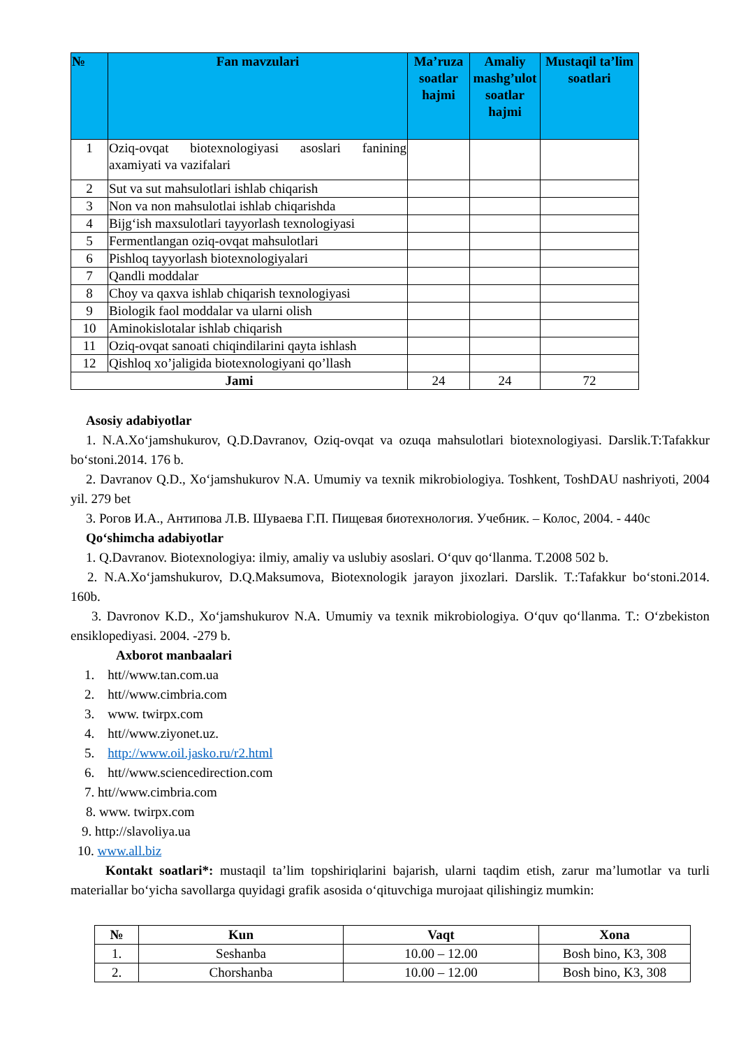| № | Fan mavzulari | Ma’ruza soatlar hajmi | Amaliy mashg’ulot soatlar hajmi | Mustaqil ta’lim soatlari |
| --- | --- | --- | --- | --- |
| 1 | Oziq-ovqat biotexnologiyasi asoslari fanining axamiyati va vazifalari | | | |
| 2 | Sut va sut mahsulotlari ishlab chiqarish | | | |
| 3 | Non va non mahsulotlai ishlab chiqarishda | | | |
| 4 | Bijg‘ish maxsulotlari tayyorlash texnologiyasi | | | |
| 5 | Fermentlangan oziq-ovqat mahsulotlari | | | |
| 6 | Pishloq tayyorlash biotexnologiyalari | | | |
| 7 | Qandli moddalar | | | |
| 8 | Choy va qaxva ishlab chiqarish texnologiyasi | | | |
| 9 | Biologik faol moddalar va ularni olish | | | |
| 10 | Aminokislotalar ishlab chiqarish | | | |
| 11 | Oziq-ovqat sanoati chiqindilarini qayta ishlash | | | |
| 12 | Qishloq xo’jaligida biotexnologiyani qo’llash | | | |
| Jami | | 24 | 24 | 72 |
Asosiy adabiyotlar
1. N.A.Xo‘jamshukurov, Q.D.Davranov, Oziq-ovqat va ozuqa mahsulotlari biotexnologiyasi. Darslik.T:Tafakkur bo‘stoni.2014. 176 b.
2. Davranov Q.D., Xo‘jamshukurov N.A. Umumiy va texnik mikrobiologiya. Toshkent, ToshDAU nashriyoti, 2004 yil. 279 bet
3. Рогов И.А., Антипова Л.В. Шуваева Г.П. Пищевая биотехнология. Учебник. – Колос, 2004. - 440с
Qo‘shimcha adabiyotlar
1. Q.Davranov. Biotexnologiya: ilmiy, amaliy va uslubiy asoslari. O‘quv qo‘llanma. T.2008 502 b.
2. N.A.Xo‘jamshukurov, D.Q.Maksumova, Biotexnologik jarayon jixozlari. Darslik. T.:Tafakkur bo‘stoni.2014. 160b.
3. Davronov K.D., Xo‘jamshukurov N.A. Umumiy va texnik mikrobiologiya. O‘quv qo‘llanma. T.: O‘zbekiston ensiklopediyasi. 2004. -279 b.
Axborot manbaalari
1. htt//www.tan.com.ua
2. htt//www.cimbria.com
3. www. twirpx.com
4. htt//www.ziyonet.uz.
5. http://www.oil.jasko.ru/r2.html
6. htt//www.sciencedirection.com
7. htt//www.cimbria.com
8. www. twirpx.com
9. http://slavoliya.ua
10. www.all.biz
Kontakt soatlari*: mustaqil ta’lim topshiriqlarini bajarish, ularni taqdim etish, zarur ma’lumotlar va turli materiallar bo‘yicha savollarga quyidagi grafik asosida o‘qituvchiga murojaat qilishingiz mumkin:
| № | Kun | Vaqt | Xona |
| --- | --- | --- | --- |
| 1. | Seshanba | 10.00 – 12.00 | Bosh bino, K3, 308 |
| 2. | Chorshanba | 10.00 – 12.00 | Bosh bino, K3, 308 |